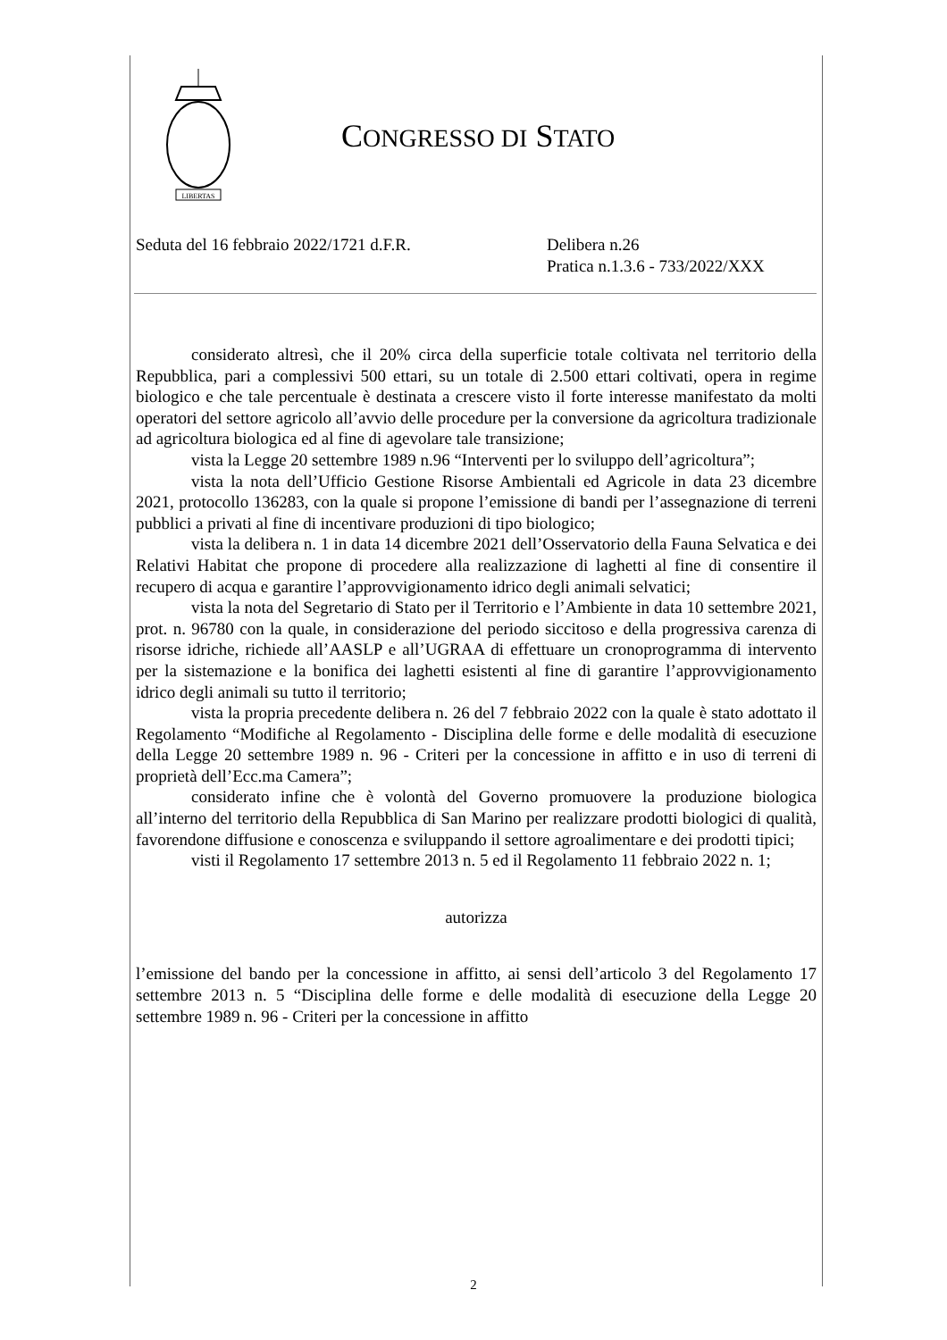LIBERTAS
CONGRESSO DI STATO
Seduta del 16 febbraio 2022/1721 d.F.R. Delibera n.26
Pratica n.1.3.6 - 733/2022/XXX
considerato altresì, che il 20% circa della superficie totale coltivata nel territorio della Repubblica, pari a complessivi 500 ettari, su un totale di 2.500 ettari coltivati, opera in regime biologico e che tale percentuale è destinata a crescere visto il forte interesse manifestato da molti operatori del settore agricolo all’avvio delle procedure per la conversione da agricoltura tradizionale ad agricoltura biologica ed al fine di agevolare tale transizione;
vista la Legge 20 settembre 1989 n.96 “Interventi per lo sviluppo dell’agricoltura”;
vista la nota dell’Ufficio Gestione Risorse Ambientali ed Agricole in data 23 dicembre 2021, protocollo 136283, con la quale si propone l’emissione di bandi per l’assegnazione di terreni pubblici a privati al fine di incentivare produzioni di tipo biologico;
vista la delibera n. 1 in data 14 dicembre 2021 dell’Osservatorio della Fauna Selvatica e dei Relativi Habitat che propone di procedere alla realizzazione di laghetti al fine di consentire il recupero di acqua e garantire l’approvvigionamento idrico degli animali selvatici;
vista la nota del Segretario di Stato per il Territorio e l’Ambiente in data 10 settembre 2021, prot. n. 96780 con la quale, in considerazione del periodo siccitoso e della progressiva carenza di risorse idriche, richiede all’AASLP e all’UGRAA di effettuare un cronoprogramma di intervento per la sistemazione e la bonifica dei laghetti esistenti al fine di garantire l’approvvigionamento idrico degli animali su tutto il territorio;
vista la propria precedente delibera n. 26 del 7 febbraio 2022 con la quale è stato adottato il Regolamento “Modifiche al Regolamento - Disciplina delle forme e delle modalità di esecuzione della Legge 20 settembre 1989 n. 96 - Criteri per la concessione in affitto e in uso di terreni di proprietà dell’Ecc.ma Camera”;
considerato infine che è volontà del Governo promuovere la produzione biologica all’interno del territorio della Repubblica di San Marino per realizzare prodotti biologici di qualità, favorendone diffusione e conoscenza e sviluppando il settore agroalimentare e dei prodotti tipici;
visti il Regolamento 17 settembre 2013 n. 5 ed il Regolamento 11 febbraio 2022 n. 1;
autorizza
l’emissione del bando per la concessione in affitto, ai sensi dell’articolo 3 del Regolamento 17 settembre 2013 n. 5 “Disciplina delle forme e delle modalità di esecuzione della Legge 20 settembre 1989 n. 96 - Criteri per la concessione in affitto
2